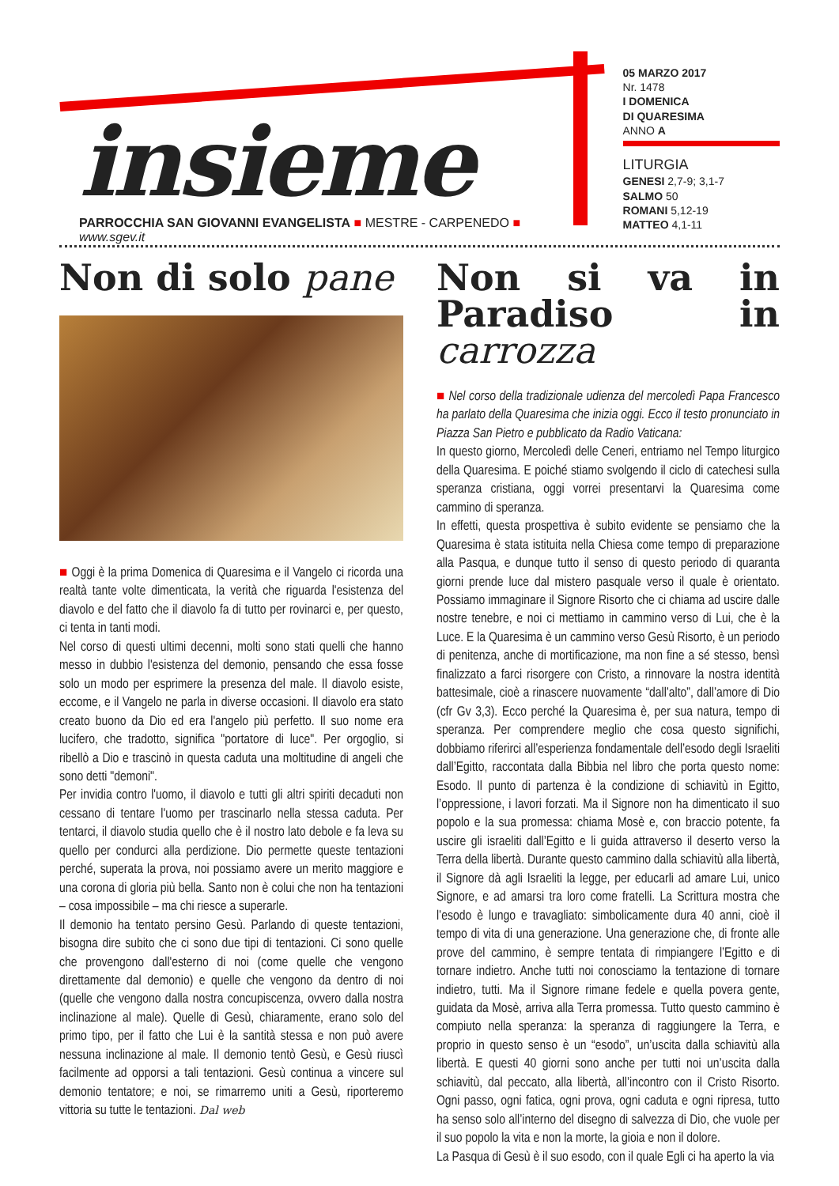insieme
PARROCCHIA SAN GIOVANNI EVANGELISTA ■ MESTRE - CARPENEDO ■ www.sgev.it
05 MARZO 2017
Nr. 1478
I DOMENICA
DI QUARESIMA
ANNO A
LITURGIA
GENESI 2,7-9; 3,1-7
SALMO 50
ROMANI 5,12-19
MATTEO 4,1-11
Non di solo pane
■ Oggi è la prima Domenica di Quaresima e il Vangelo ci ricorda una realtà tante volte dimenticata, la verità che riguarda l'esistenza del diavolo e del fatto che il diavolo fa di tutto per rovinarci e, per questo, ci tenta in tanti modi.
Nel corso di questi ultimi decenni, molti sono stati quelli che hanno messo in dubbio l'esistenza del demonio, pensando che essa fosse solo un modo per esprimere la presenza del male. Il diavolo esiste, eccome, e il Vangelo ne parla in diverse occasioni. Il diavolo era stato creato buono da Dio ed era l'angelo più perfetto. Il suo nome era lucifero, che tradotto, significa "portatore di luce". Per orgoglio, si ribellò a Dio e trascinò in questa caduta una moltitudine di angeli che sono detti "demoni".
Per invidia contro l'uomo, il diavolo e tutti gli altri spiriti decaduti non cessano di tentare l'uomo per trascinarlo nella stessa caduta. Per tentarci, il diavolo studia quello che è il nostro lato debole e fa leva su quello per condurci alla perdizione. Dio permette queste tentazioni perché, superata la prova, noi possiamo avere un merito maggiore e una corona di gloria più bella. Santo non è colui che non ha tentazioni – cosa impossibile – ma chi riesce a superarle.
Il demonio ha tentato persino Gesù. Parlando di queste tentazioni, bisogna dire subito che ci sono due tipi di tentazioni. Ci sono quelle che provengono dall'esterno di noi (come quelle che vengono direttamente dal demonio) e quelle che vengono da dentro di noi (quelle che vengono dalla nostra concupiscenza, ovvero dalla nostra inclinazione al male). Quelle di Gesù, chiaramente, erano solo del primo tipo, per il fatto che Lui è la santità stessa e non può avere nessuna inclinazione al male. Il demonio tentò Gesù, e Gesù riuscì facilmente ad opporsi a tali tentazioni. Gesù continua a vincere sul demonio tentatore; e noi, se rimarremo uniti a Gesù, riporteremo vittoria su tutte le tentazioni. Dal web
Non si va in Paradiso in carrozza
■ Nel corso della tradizionale udienza del mercoledì Papa Francesco ha parlato della Quaresima che inizia oggi. Ecco il testo pronunciato in Piazza San Pietro e pubblicato da Radio Vaticana:
In questo giorno, Mercoledì delle Ceneri, entriamo nel Tempo liturgico della Quaresima. E poiché stiamo svolgendo il ciclo di catechesi sulla speranza cristiana, oggi vorrei presentarvi la Quaresima come cammino di speranza.
In effetti, questa prospettiva è subito evidente se pensiamo che la Quaresima è stata istituita nella Chiesa come tempo di preparazione alla Pasqua, e dunque tutto il senso di questo periodo di quaranta giorni prende luce dal mistero pasquale verso il quale è orientato. Possiamo immaginare il Signore Risorto che ci chiama ad uscire dalle nostre tenebre, e noi ci mettiamo in cammino verso di Lui, che è la Luce. E la Quaresima è un cammino verso Gesù Risorto, è un periodo di penitenza, anche di mortificazione, ma non fine a sé stesso, bensì finalizzato a farci risorgere con Cristo, a rinnovare la nostra identità battesimale, cioè a rinascere nuovamente “dall’alto”, dall’amore di Dio (cfr Gv 3,3). Ecco perché la Quaresima è, per sua natura, tempo di speranza. Per comprendere meglio che cosa questo significhi, dobbiamo riferirci all’esperienza fondamentale dell’esodo degli Israeliti dall’Egitto, raccontata dalla Bibbia nel libro che porta questo nome: Esodo. Il punto di partenza è la condizione di schiavitù in Egitto, l’oppressione, i lavori forzati. Ma il Signore non ha dimenticato il suo popolo e la sua promessa: chiama Mosè e, con braccio potente, fa uscire gli israeliti dall’Egitto e li guida attraverso il deserto verso la Terra della libertà. Durante questo cammino dalla schiavitù alla libertà, il Signore dà agli Israeliti la legge, per educarli ad amare Lui, unico Signore, e ad amarsi tra loro come fratelli. La Scrittura mostra che l’esodo è lungo e travagliato: simbolicamente dura 40 anni, cioè il tempo di vita di una generazione. Una generazione che, di fronte alle prove del cammino, è sempre tentata di rimpiangere l’Egitto e di tornare indietro. Anche tutti noi conosciamo la tentazione di tornare indietro, tutti. Ma il Signore rimane fedele e quella povera gente, guidata da Mosè, arriva alla Terra promessa. Tutto questo cammino è compiuto nella speranza: la speranza di raggiungere la Terra, e proprio in questo senso è un “esodo”, un’uscita dalla schiavitù alla libertà. E questi 40 giorni sono anche per tutti noi un’uscita dalla schiavitù, dal peccato, alla libertà, all’incontro con il Cristo Risorto. Ogni passo, ogni fatica, ogni prova, ogni caduta e ogni ripresa, tutto ha senso solo all’interno del disegno di salvezza di Dio, che vuole per il suo popolo la vita e non la morte, la gioia e non il dolore.
La Pasqua di Gesù è il suo esodo, con il quale Egli ci ha aperto la via